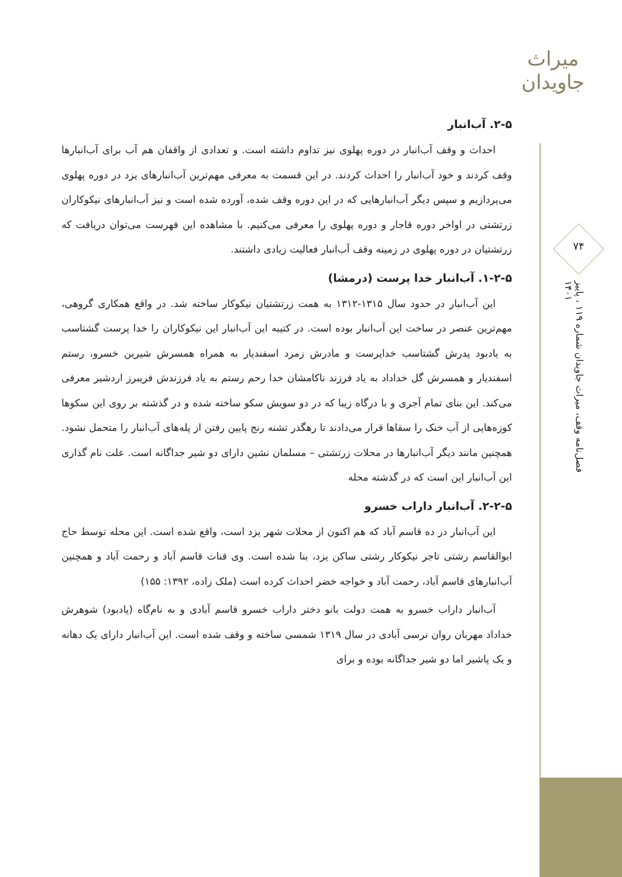میراث جاویدان
۷۴
فصل‌نامه وقف، میراث جاویدان شماره ۱۱۹ ، پاییز ۱۴۰۱
۲-۵. آب‌انبار
احداث و وقف آب‌انبار در دوره پهلوی نیز تداوم داشته است. و تعدادی از واقفان هم آب برای آب‌انبارها وقف کردند و خود آب‌انبار را احداث کردند. در این قسمت به معرفی مهم‌ترین آب‌انبارهای یزد در دوره پهلوی می‌پردازیم و سپس دیگر آب‌انبارهایی که در این دوره وقف شده، آورده شده است و نیز آب‌انبارهای نیکوکاران زرتشتی در اواخر دوره قاجار و دوره پهلوی را معرفی می‌کنیم. با مشاهده این فهرست می‌توان دریافت که زرتشتیان در دوره پهلوی در زمینه وقف آب‌انبار فعالیت زیادی داشتند.
۱-۲-۵. آب‌انبار خدا پرست (درمشا)
این آب‌انبار در حدود سال ۱۳۱۵-۱۳۱۲ به همت زرتشتیان نیکوکار ساخته شد. در واقع همکاری گروهی، مهم‌ترین عنصر در ساخت این آب‌انبار بوده است. در کتیبه این آب‌انبار این نیکوکاران را خدا پرست گشتاسب به یادبود پدرش گشتاسب خداپرست و مادرش زمرد اسفندیار به همراه همسرش شیرین خسرو، رستم اسفندیار و همسرش گل خداداد به یاد فرزند ناکامشان خدا رحم رستم به یاد فرزندش فریبرز اردشیر معرفی می‌کند. این بنای تمام آجری و با درگاه زیبا که در دو سویش سکو ساخته شده و در گذشته بر روی این سکوها کوزه‌هایی از آب خنک را سقاها قرار می‌دادند تا رهگذر تشنه رنج پایین رفتن از پله‌های آب‌انبار را متحمل نشود. همچنین مانند دیگر آب‌انبارها در محلات زرتشتی – مسلمان نشین دارای دو شیر جداگانه است. علت نام گذاری این آب‌انبار این است که در گذشته محله
۲-۲-۵. آب‌انبار داراب خسرو
این آب‌انبار در ده قاسم آباد که هم اکنون از محلات شهر یزد است، واقع شده است. این محله توسط حاج ابوالقاسم رشتی تاجر نیکوکار رشتی ساکن یزد، بنا شده است. وی قنات قاسم آباد و رحمت آباد و همچنین آب‌انبارهای قاسم آباد، رحمت آباد و خواجه خضر احداث کرده است (ملک زاده، ۱۳۹۲: ۱۵۵)
آب‌انبار داراب خسرو به همت دولت بانو دختر داراب خسرو قاسم آبادی و به نام‌گاه (یادبود) شوهرش خداداد مهربان روان نرسی آبادی در سال ۱۳۱۹ شمسی ساخته و وقف شده است. این آب‌انبار دارای یک دهانه و یک پاشیر اما دو شیر جداگانه بوده و برای